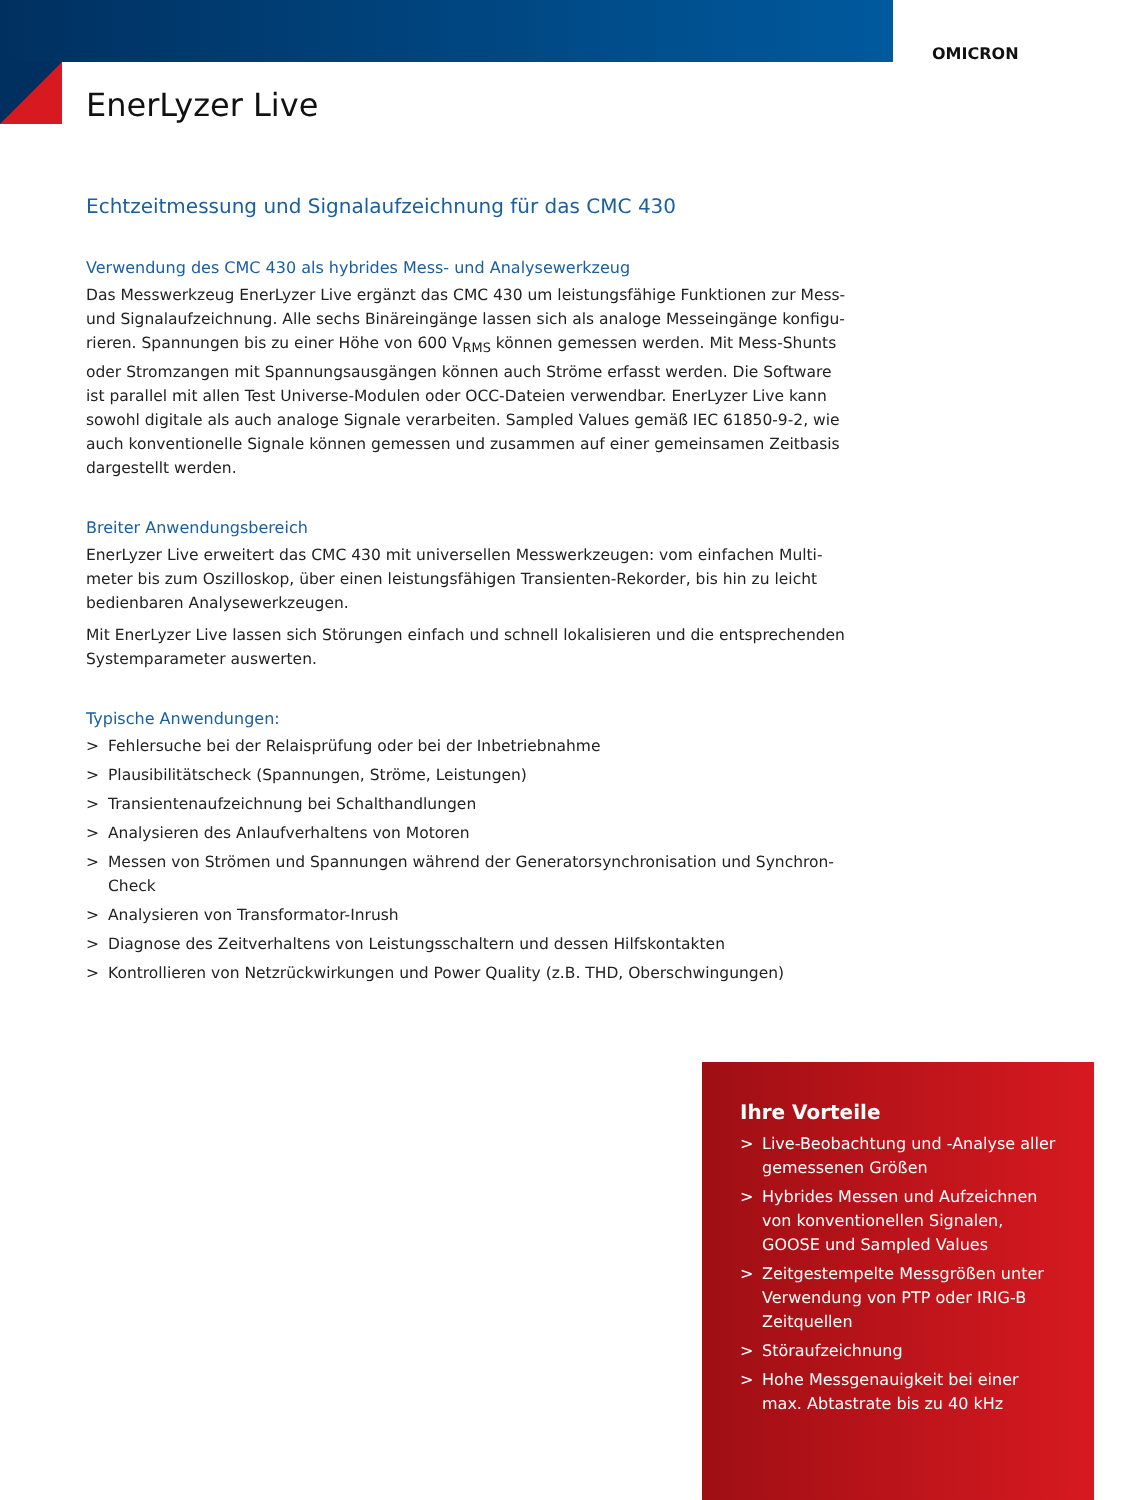OMICRON
EnerLyzer Live
Echtzeitmessung und Signalaufzeichnung für das CMC 430
Verwendung des CMC 430 als hybrides Mess- und Analysewerkzeug
Das Messwerkzeug EnerLyzer Live ergänzt das CMC 430 um leistungsfähige Funktionen zur Mess- und Signalaufzeichnung. Alle sechs Binäreingänge lassen sich als analoge Messeingänge konfigu­rieren. Spannungen bis zu einer Höhe von 600 V<sub>RMS</sub> können gemessen werden. Mit Mess-Shunts oder Stromzangen mit Spannungsausgängen können auch Ströme erfasst werden. Die Software ist parallel mit allen Test Universe-Modulen oder OCC-Dateien verwendbar. EnerLyzer Live kann sowohl digitale als auch analoge Signale verarbeiten. Sampled Values gemäß IEC 61850-9-2, wie auch konventionelle Signale können gemessen und zusammen auf einer gemeinsamen Zeitbasis dargestellt werden.
Breiter Anwendungsbereich
EnerLyzer Live erweitert das CMC 430 mit universellen Messwerkzeugen: vom einfachen Multi­meter bis zum Oszilloskop, über einen leistungsfähigen Transienten-Rekorder, bis hin zu leicht bedienbaren Analysewerkzeugen.
Mit EnerLyzer Live lassen sich Störungen einfach und schnell lokalisieren und die entsprechenden Systemparameter auswerten.
Typische Anwendungen:
> Fehlersuche bei der Relaisprüfung oder bei der Inbetriebnahme
> Plausibilitätscheck (Spannungen, Ströme, Leistungen)
> Transientenaufzeichnung bei Schalthandlungen
> Analysieren des Anlaufverhaltens von Motoren
> Messen von Strömen und Spannungen während der Generatorsynchronisation und Synchron-Check
> Analysieren von Transformator-Inrush
> Diagnose des Zeitverhaltens von Leistungsschaltern und dessen Hilfskontakten
> Kontrollieren von Netzrückwirkungen und Power Quality (z.B. THD, Oberschwingungen)
Ihre Vorteile
> Live-Beobachtung und -Analyse aller gemessenen Größen
> Hybrides Messen und Aufzeichnen von konventionellen Signalen, GOOSE und Sampled Values
> Zeitgestempelte Messgrößen unter Verwendung von PTP oder IRIG-B Zeitquellen
> Störaufzeichnung
> Hohe Messgenauigkeit bei einer max. Abtastrate bis zu 40 kHz